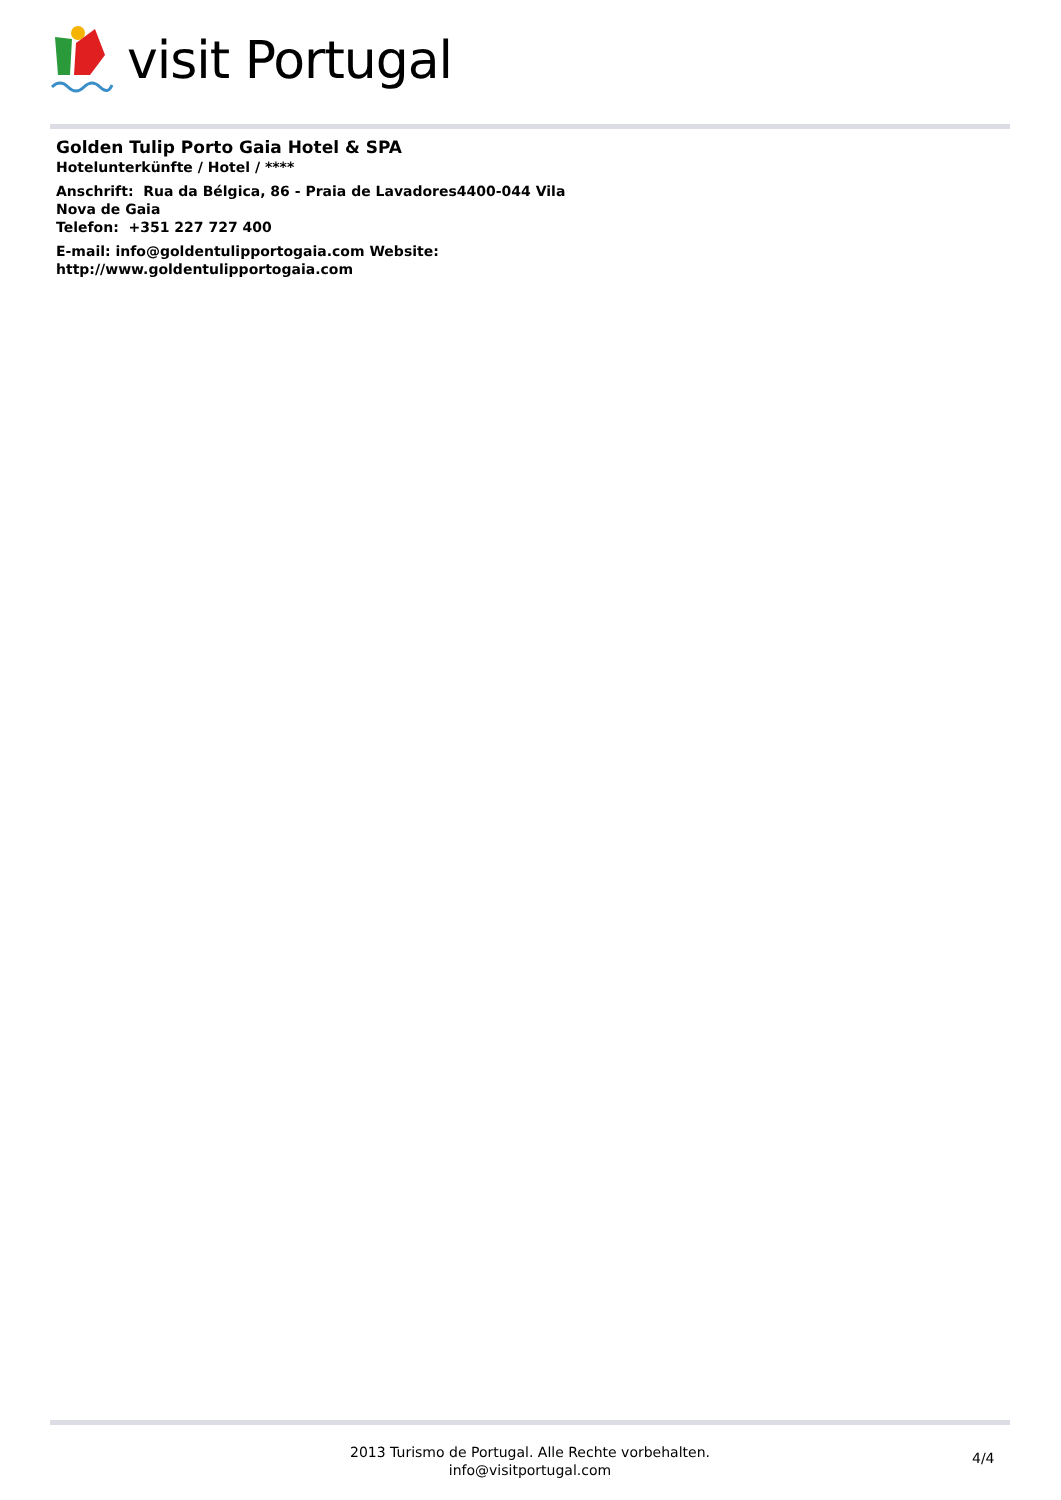visit Portugal
Golden Tulip Porto Gaia Hotel & SPA
Hotelunterkünfte / Hotel / ****
Anschrift: Rua da Bélgica, 86 - Praia de Lavadores4400-044 Vila Nova de Gaia
Telefon: +351 227 727 400
E-mail: info@goldentulipportogaia.com Website: http://www.goldentulipportogaia.com
2013 Turismo de Portugal. Alle Rechte vorbehalten.
info@visitportugal.com
4/4